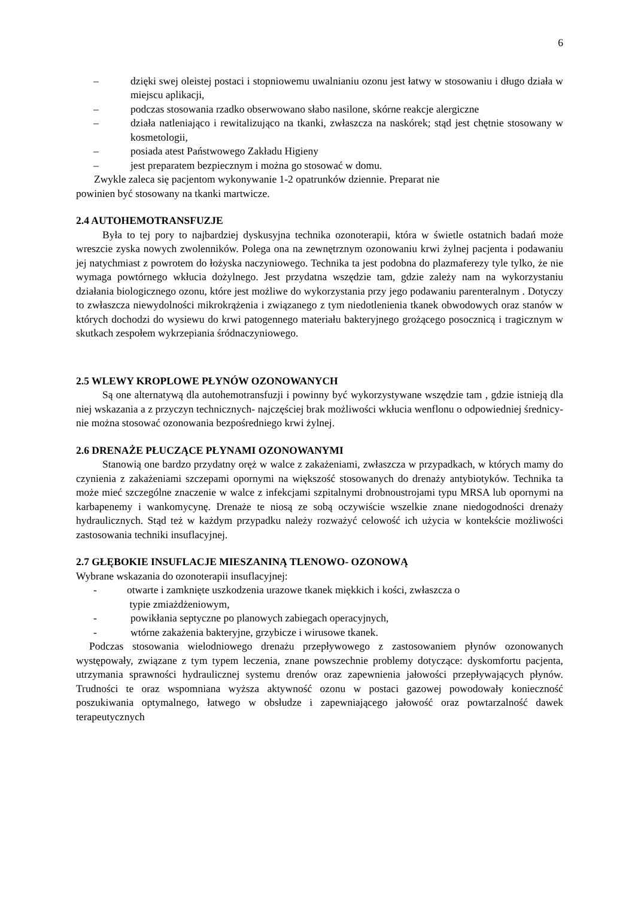6
– dzięki swej oleistej postaci i stopniowemu uwalnianiu ozonu jest łatwy w stosowaniu i długo działa w miejscu aplikacji,
– podczas stosowania rzadko obserwowano słabo nasilone, skórne reakcje alergiczne
– działa natleniająco i rewitalizująco na tkanki, zwłaszcza na naskórek; stąd jest chętnie stosowany w kosmetologii,
– posiada atest Państwowego Zakładu Higieny
– jest preparatem bezpiecznym i można go stosować w domu.
Zwykle zaleca się pacjentom wykonywanie 1-2 opatrunków dziennie. Preparat nie
powinien być stosowany na tkanki martwicze.
2.4 AUTOHEMOTRANSFUZJE
Była to tej pory to najbardziej dyskusyjna technika ozonoterapii, która w świetle ostatnich badań może wreszcie zyska nowych zwolenników. Polega ona na zewnętrznym ozonowaniu krwi żylnej pacjenta i podawaniu jej natychmiast z powrotem do łożyska naczyniowego. Technika ta jest podobna do plazmaferezy tyle tylko, że nie wymaga powtórnego wkłucia dożylnego. Jest przydatna wszędzie tam, gdzie zależy nam na wykorzystaniu działania biologicznego ozonu, które jest możliwe do wykorzystania przy jego podawaniu parenteralnym . Dotyczy to zwłaszcza niewydolności mikrokrążenia i związanego z tym niedotlenienia tkanek obwodowych oraz stanów w których dochodzi do wysiewu do krwi patogennego materiału bakteryjnego grożącego posocznicą i tragicznym w skutkach zespołem wykrzepiania śródnaczyniowego.
2.5 WLEWY KROPLOWE PŁYNÓW OZONOWANYCH
Są one alternatywą dla autohemotransfuzji i powinny być wykorzystywane wszędzie tam , gdzie istnieją dla niej wskazania a z przyczyn technicznych- najczęściej brak możliwości wkłucia wenflonu o odpowiedniej średnicy- nie można stosować ozonowania bezpośredniego krwi żylnej.
2.6 DRENAŻE PŁUCZĄCE PŁYNAMI OZONOWANYMI
Stanowią one bardzo przydatny oręż w walce z zakażeniami, zwłaszcza w przypadkach, w których mamy do czynienia z zakażeniami szczepami opornymi na większość stosowanych do drenaży antybiotyków. Technika ta może mieć szczególne znaczenie w walce z infekcjami szpitalnymi drobnoustrojami typu MRSA lub opornymi na karbapenemy i wankomycynę. Drenaże te niosą ze sobą oczywiście wszelkie znane niedogodności drenaży hydraulicznych. Stąd też w każdym przypadku należy rozważyć celowość ich użycia w kontekście możliwości zastosowania techniki insuflacyjnej.
2.7 GŁĘBOKIE INSUFLACJE MIESZANINĄ TLENOWO- OZONOWĄ
Wybrane wskazania do ozonoterapii insuflacyjnej:
- otwarte i zamknięte uszkodzenia urazowe tkanek miękkich i kości, zwłaszcza o
typie zmiażdżeniowym,
- powikłania septyczne po planowych zabiegach operacyjnych,
- wtórne zakażenia bakteryjne, grzybicze i wirusowe tkanek.
Podczas stosowania wielodniowego drenażu przepływowego z zastosowaniem płynów ozonowanych występowały, związane z tym typem leczenia, znane powszechnie problemy dotyczące: dyskomfortu pacjenta, utrzymania sprawności hydraulicznej systemu drenów oraz zapewnienia jałowości przepływających płynów. Trudności te oraz wspomniana wyższa aktywność ozonu w postaci gazowej powodowały konieczność poszukiwania optymalnego, łatwego w obsłudze i zapewniającego jałowość oraz powtarzalność dawek terapeutycznych